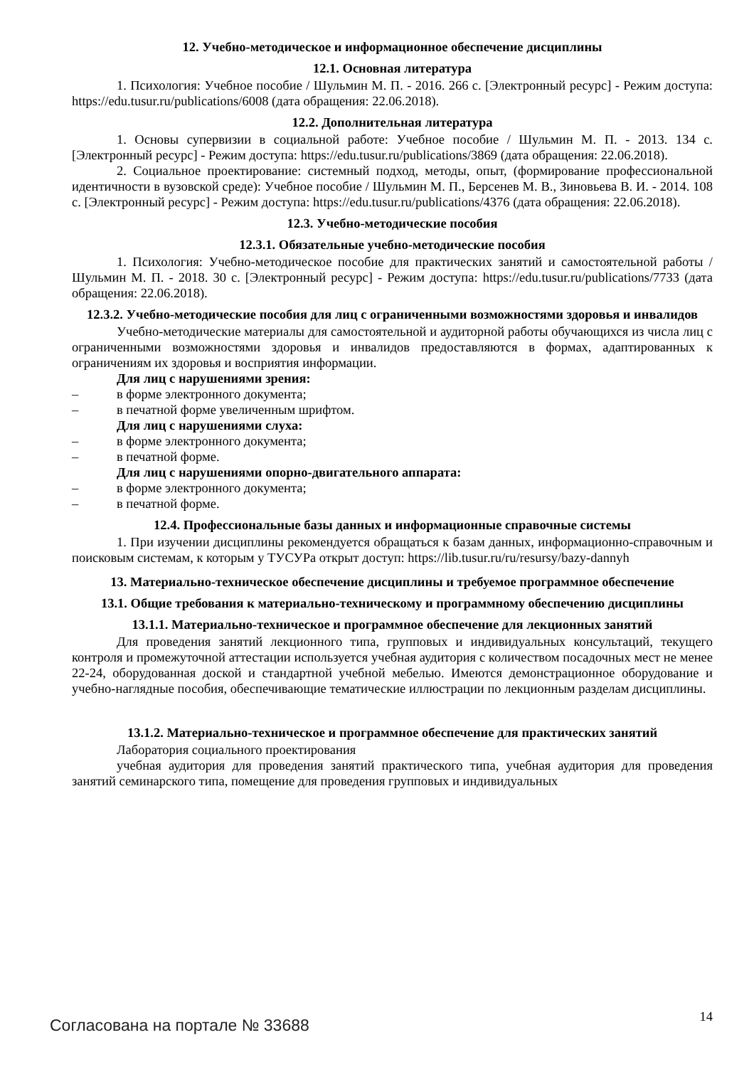12. Учебно-методическое и информационное обеспечение дисциплины
12.1. Основная литература
1. Психология: Учебное пособие / Шульмин М. П. - 2016. 266 с. [Электронный ресурс] - Режим доступа: https://edu.tusur.ru/publications/6008 (дата обращения: 22.06.2018).
12.2. Дополнительная литература
1. Основы супервизии в социальной работе: Учебное пособие / Шульмин М. П. - 2013. 134 с. [Электронный ресурс] - Режим доступа: https://edu.tusur.ru/publications/3869 (дата обращения: 22.06.2018).
2. Социальное проектирование: системный подход, методы, опыт, (формирование профессиональной идентичности в вузовской среде): Учебное пособие / Шульмин М. П., Берсенев М. В., Зиновьева В. И. - 2014. 108 с. [Электронный ресурс] - Режим доступа: https://edu.tusur.ru/publications/4376 (дата обращения: 22.06.2018).
12.3. Учебно-методические пособия
12.3.1. Обязательные учебно-методические пособия
1. Психология: Учебно-методическое пособие для практических занятий и самостоятельной работы / Шульмин М. П. - 2018. 30 с. [Электронный ресурс] - Режим доступа: https://edu.tusur.ru/publications/7733 (дата обращения: 22.06.2018).
12.3.2. Учебно-методические пособия для лиц с ограниченными возможностями здоровья и инвалидов
Учебно-методические материалы для самостоятельной и аудиторной работы обучающихся из числа лиц с ограниченными возможностями здоровья и инвалидов предоставляются в формах, адаптированных к ограничениям их здоровья и восприятия информации.
Для лиц с нарушениями зрения:
– в форме электронного документа;
– в печатной форме увеличенным шрифтом.
Для лиц с нарушениями слуха:
– в форме электронного документа;
– в печатной форме.
Для лиц с нарушениями опорно-двигательного аппарата:
– в форме электронного документа;
– в печатной форме.
12.4. Профессиональные базы данных и информационные справочные системы
1. При изучении дисциплины рекомендуется обращаться к базам данных, информационно-справочным и поисковым системам, к которым у ТУСУРа открыт доступ: https://lib.tusur.ru/ru/resursy/bazy-dannyh
13. Материально-техническое обеспечение дисциплины и требуемое программное обеспечение
13.1. Общие требования к материально-техническому и программному обеспечению дисциплины
13.1.1. Материально-техническое и программное обеспечение для лекционных занятий
Для проведения занятий лекционного типа, групповых и индивидуальных консультаций, текущего контроля и промежуточной аттестации используется учебная аудитория с количеством посадочных мест не менее 22-24, оборудованная доской и стандартной учебной мебелью. Имеются демонстрационное оборудование и учебно-наглядные пособия, обеспечивающие тематические иллюстрации по лекционным разделам дисциплины.
13.1.2. Материально-техническое и программное обеспечение для практических занятий
Лаборатория социального проектирования
учебная аудитория для проведения занятий практического типа, учебная аудитория для проведения занятий семинарского типа, помещение для проведения групповых и индивидуальных
Согласована на портале № 33688
14